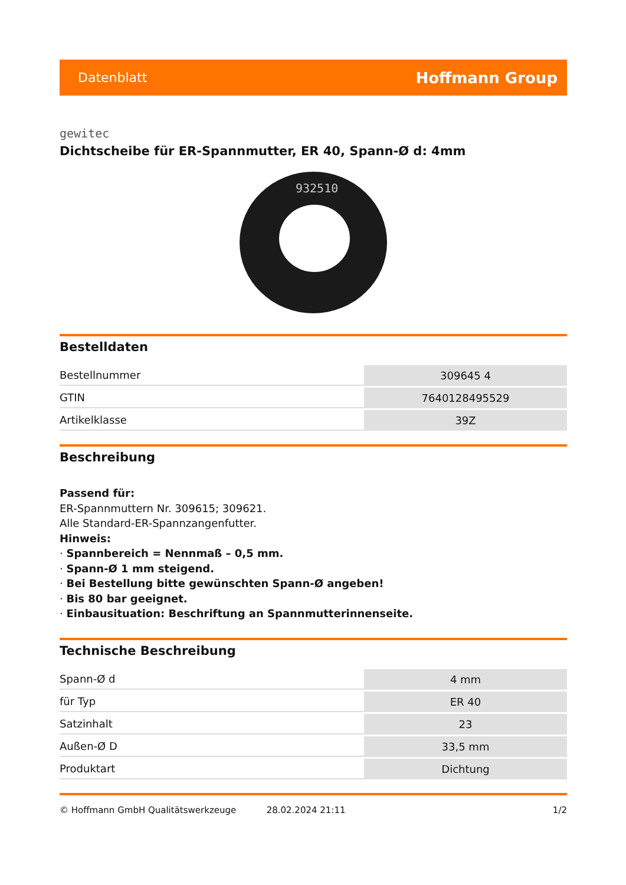Datenblatt Hoffmann Group
gewitec
Dichtscheibe für ER-Spannmutter, ER 40, Spann-Ø d: 4mm
932510
Bestelldaten
| Bestellnummer | 309645 4 |
| GTIN | 7640128495529 |
| Artikelklasse | 39Z |
Beschreibung
Passend für:
ER-Spannmuttern Nr. 309615; 309621.
Alle Standard-ER-Spannzangenfutter.
Hinweis:
· Spannbereich = Nennmaß – 0,5 mm.
· Spann-Ø 1 mm steigend.
· Bei Bestellung bitte gewünschten Spann-Ø angeben!
· Bis 80 bar geeignet.
· Einbausituation: Beschriftung an Spannmutterinnenseite.
Technische Beschreibung
| Spann-Ø d | 4 mm |
| für Typ | ER 40 |
| Satzinhalt | 23 |
| Außen-Ø D | 33,5 mm |
| Produktart | Dichtung |
© Hoffmann GmbH Qualitätswerkzeuge 28.02.2024 21:11 1/2